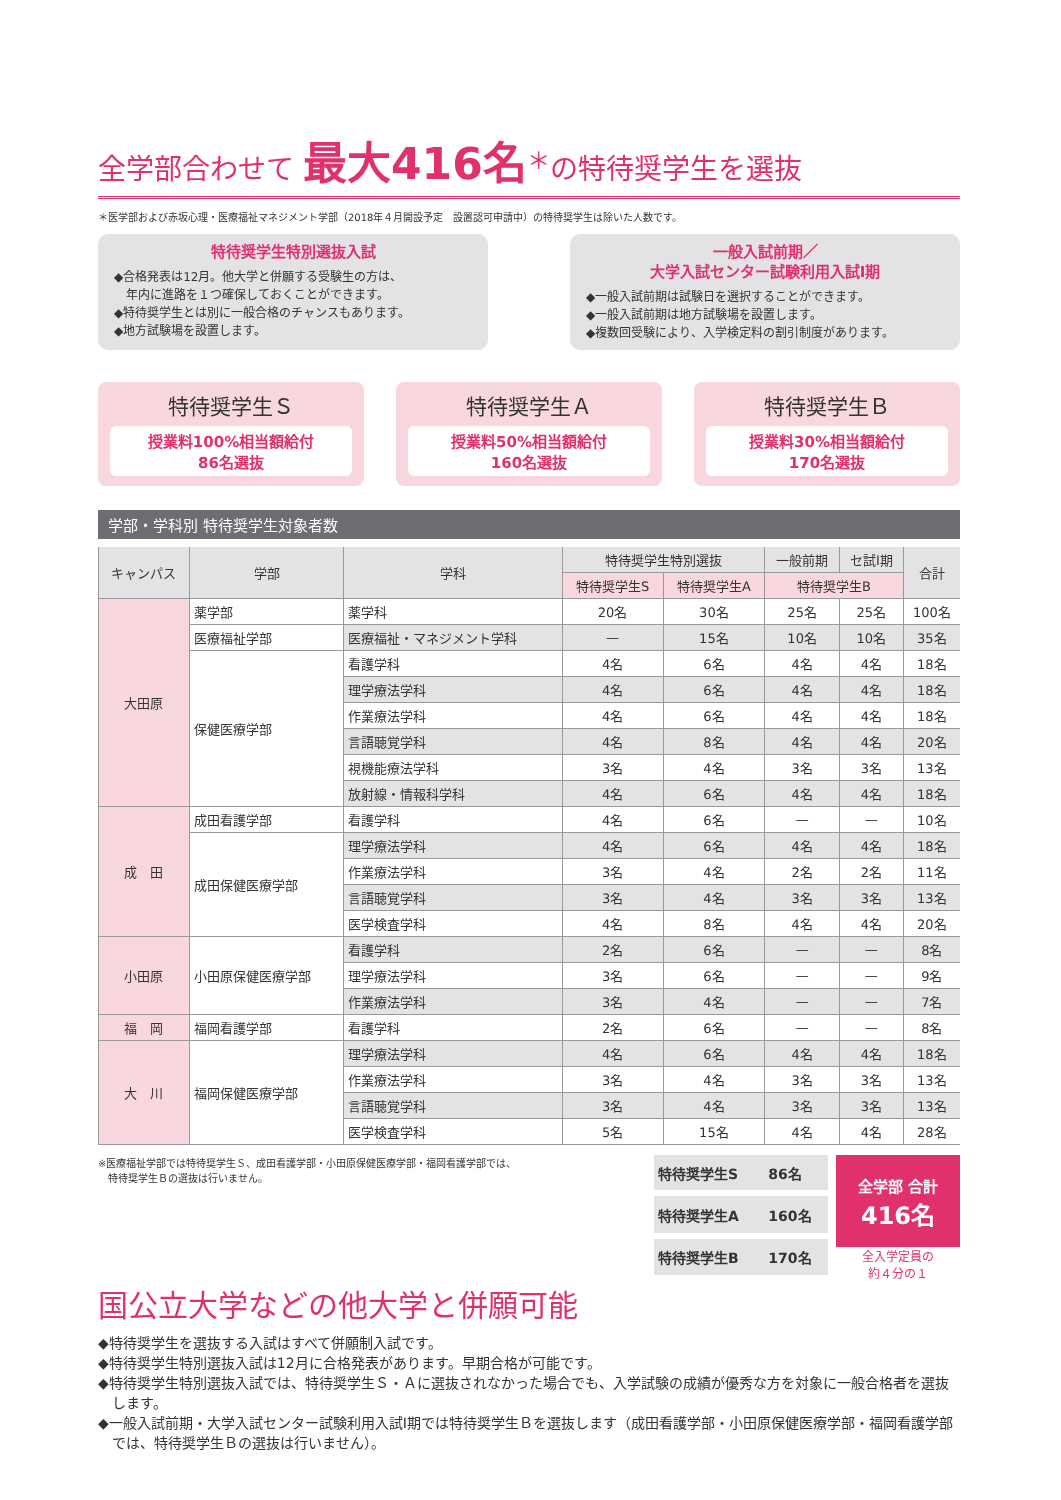全学部合わせて 最大416名<sup>＊</sup>の特待奨学生を選抜
＊医学部および赤坂心理・医療福祉マネジメント学部（2018年４月開設予定　設置認可申請中）の特待奨学生は除いた人数です。
特待奨学生特別選抜入試
◆合格発表は12月。他大学と併願する受験生の方は、
　年内に進路を１つ確保しておくことができます。
◆特待奨学生とは別に一般合格のチャンスもあります。
◆地方試験場を設置します。
一般入試前期／
大学入試センター試験利用入試Ⅰ期
◆一般入試前期は試験日を選択することができます。
◆一般入試前期は地方試験場を設置します。
◆複数回受験により、入学検定料の割引制度があります。
特待奨学生Ｓ
授業料100%相当額給付
86名選抜
特待奨学生Ａ
授業料50%相当額給付
160名選抜
特待奨学生Ｂ
授業料30%相当額給付
170名選抜
学部・学科別 特待奨学生対象者数
| キャンパス | 学部 | 学科 | 特待奨学生特別選抜 | | 一般前期 | セ試Ⅰ期 | 合計 |
| --- | --- | --- | --- | --- | --- | --- | --- |
| | | | 特待奨学生S | 特待奨学生A | 特待奨学生B | | |
| 大田原 | 薬学部 | 薬学科 | 20名 | 30名 | 25名 | 25名 | 100名 |
| | 医療福祉学部 | 医療福祉・マネジメント学科 | — | 15名 | 10名 | 10名 | 35名 |
| | 保健医療学部 | 看護学科 | 4名 | 6名 | 4名 | 4名 | 18名 |
| | | 理学療法学科 | 4名 | 6名 | 4名 | 4名 | 18名 |
| | | 作業療法学科 | 4名 | 6名 | 4名 | 4名 | 18名 |
| | | 言語聴覚学科 | 4名 | 8名 | 4名 | 4名 | 20名 |
| | | 視機能療法学科 | 3名 | 4名 | 3名 | 3名 | 13名 |
| | | 放射線・情報科学科 | 4名 | 6名 | 4名 | 4名 | 18名 |
| 成 田 | 成田看護学部 | 看護学科 | 4名 | 6名 | — | — | 10名 |
| | 成田保健医療学部 | 理学療法学科 | 4名 | 6名 | 4名 | 4名 | 18名 |
| | | 作業療法学科 | 3名 | 4名 | 2名 | 2名 | 11名 |
| | | 言語聴覚学科 | 3名 | 4名 | 3名 | 3名 | 13名 |
| | | 医学検査学科 | 4名 | 8名 | 4名 | 4名 | 20名 |
| 小田原 | 小田原保健医療学部 | 看護学科 | 2名 | 6名 | — | — | 8名 |
| | | 理学療法学科 | 3名 | 6名 | — | — | 9名 |
| | | 作業療法学科 | 3名 | 4名 | — | — | 7名 |
| 福 岡 | 福岡看護学部 | 看護学科 | 2名 | 6名 | — | — | 8名 |
| 大 川 | 福岡保健医療学部 | 理学療法学科 | 4名 | 6名 | 4名 | 4名 | 18名 |
| | | 作業療法学科 | 3名 | 4名 | 3名 | 3名 | 13名 |
| | | 言語聴覚学科 | 3名 | 4名 | 3名 | 3名 | 13名 |
| | | 医学検査学科 | 5名 | 15名 | 4名 | 4名 | 28名 |
※医療福祉学部では特待奨学生Ｓ、成田看護学部・小田原保健医療学部・福岡看護学部では、
　特待奨学生Ｂの選抜は行いません。
| 特待奨学生S | 86名 |
| 特待奨学生A | 160名 |
| 特待奨学生B | 170名 |
全学部 合計
416名
全入学定員の
約４分の１
国公立大学などの他大学と併願可能
◆特待奨学生を選抜する入試はすべて併願制入試です。
◆特待奨学生特別選抜入試は12月に合格発表があります。早期合格が可能です。
◆特待奨学生特別選抜入試では、特待奨学生Ｓ・Ａに選抜されなかった場合でも、入学試験の成績が優秀な方を対象に一般合格者を選抜します。
◆一般入試前期・大学入試センター試験利用入試Ⅰ期では特待奨学生Ｂを選抜します（成田看護学部・小田原保健医療学部・福岡看護学部では、特待奨学生Ｂの選抜は行いません）。